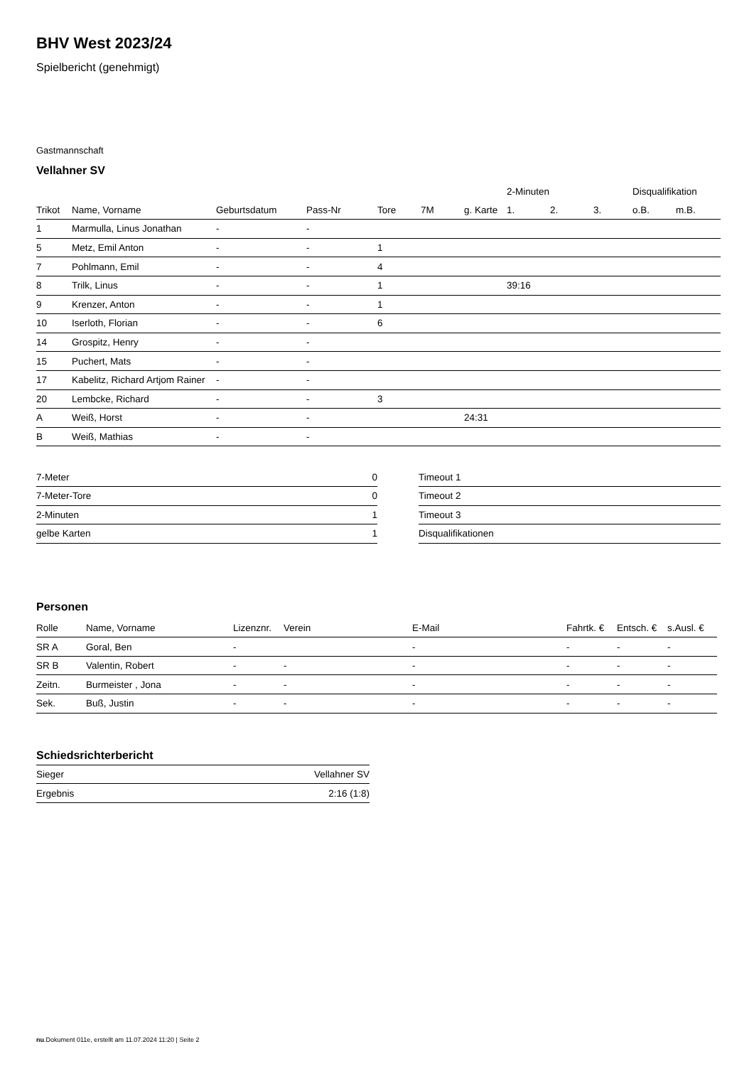BHV West 2023/24
Spielbericht (genehmigt)
Gastmannschaft
Vellahner SV
| | | | | | | | 2-Minuten | | | Disqualifikation | |
| --- | --- | --- | --- | --- | --- | --- | --- | --- | --- | --- | --- |
| Trikot | Name, Vorname | Geburtsdatum | Pass-Nr | Tore | 7M | g. Karte | 1. | 2. | 3. | o.B. | m.B. |
| 1 | Marmulla, Linus Jonathan | - | - | | | | | | | | |
| 5 | Metz, Emil Anton | - | - | 1 | | | | | | | |
| 7 | Pohlmann, Emil | - | - | 4 | | | | | | | |
| 8 | Trilk, Linus | - | - | 1 | | | 39:16 | | | | |
| 9 | Krenzer, Anton | - | - | 1 | | | | | | | |
| 10 | Iserloth, Florian | - | - | 6 | | | | | | | |
| 14 | Grospitz, Henry | - | - | | | | | | | | |
| 15 | Puchert, Mats | - | - | | | | | | | | |
| 17 | Kabelitz, Richard Artjom Rainer | - | - | | | | | | | | |
| 20 | Lembcke, Richard | - | - | 3 | | | | | | | |
| A | Weiß, Horst | - | - | | | 24:31 | | | | | |
| B | Weiß, Mathias | - | - | | | | | | | | |
| 7-Meter | 0 |
| 7-Meter-Tore | 0 |
| 2-Minuten | 1 |
| gelbe Karten | 1 |
| Timeout 1 |
| Timeout 2 |
| Timeout 3 |
| Disqualifikationen |
Personen
| Rolle | Name, Vorname | Lizenznr. | Verein | E-Mail | Fahrtk. € | Entsch. € | s.Ausl. € |
| --- | --- | --- | --- | --- | --- | --- | --- |
| SR A | Goral, Ben | - | | - | - | - | - |
| SR B | Valentin, Robert | - | - | - | - | - | - |
| Zeitn. | Burmeister , Jona | - | - | - | - | - | - |
| Sek. | Buß, Justin | - | - | - | - | - | - |
Schiedsrichterbericht
| Sieger | Vellahner SV |
| Ergebnis | 2:16 (1:8) |
nu.Dokument 011e, erstellt am 11.07.2024 11:20 | Seite 2